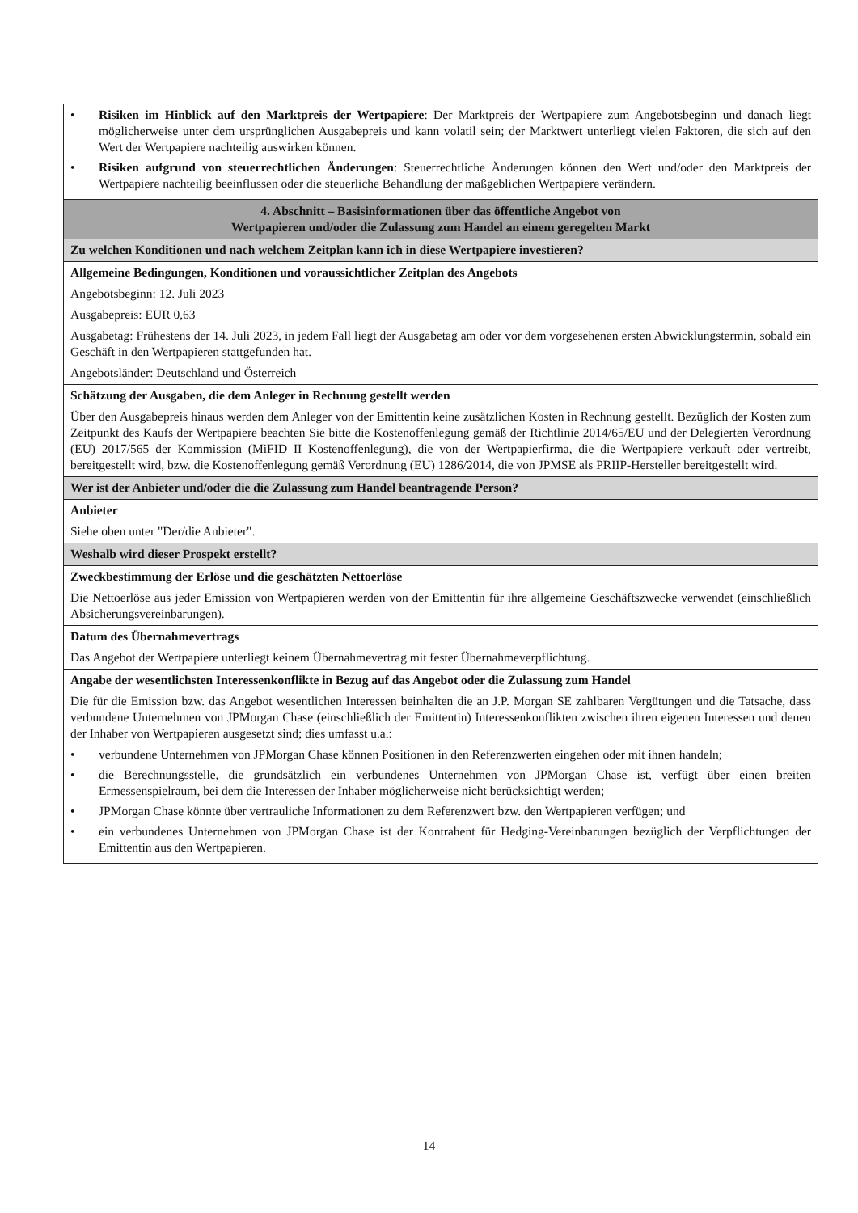| • Risiken im Hinblick auf den Marktpreis der Wertpapiere : Der Marktpreis der Wertpapiere zum Angebotsbeginn und danach liegt möglicherweise unter dem ursprünglichen Ausgabepreis und kann volatil sein; der Marktwert unterliegt vielen Faktoren, die sich auf den Wert der Wertpapiere nachteilig auswirken können. • Risiken aufgrund von steuerrechtlichen Änderungen : Steuerrechtliche Änderungen können den Wert und/oder den Marktpreis der Wertpapiere nachteilig beeinflussen oder die steuerliche Behandlung der maßgeblichen Wertpapiere verändern. |
| 4. Abschnitt – Basisinformationen über das öffentliche Angebot von Wertpapieren und/oder die Zulassung zum Handel an einem geregelten Markt |
| Zu welchen Konditionen und nach welchem Zeitplan kann ich in diese Wertpapiere investieren? |
| Allgemeine Bedingungen, Konditionen und voraussichtlicher Zeitplan des Angebots Angebotsbeginn: 12. Juli 2023 Ausgabepreis: EUR 0,63 Ausgabetag: Frühestens der 14. Juli 2023, in jedem Fall liegt der Ausgabetag am oder vor dem vorgesehenen ersten Abwicklungstermin, sobald ein Geschäft in den Wertpapieren stattgefunden hat. Angebotsländer: Deutschland und Österreich |
| Schätzung der Ausgaben, die dem Anleger in Rechnung gestellt werden Über den Ausgabepreis hinaus werden dem Anleger von der Emittentin keine zusätzlichen Kosten in Rechnung gestellt. Bezüglich der Kosten zum Zeitpunkt des Kaufs der Wertpapiere beachten Sie bitte die Kostenoffenlegung gemäß der Richtlinie 2014/65/EU und der Delegierten Verordnung (EU) 2017/565 der Kommission (MiFID II Kostenoffenlegung), die von der Wertpapierfirma, die die Wertpapiere verkauft oder vertreibt, bereitgestellt wird, bzw. die Kostenoffenlegung gemäß Verordnung (EU) 1286/2014, die von JPMSE als PRIIP-Hersteller bereitgestellt wird. |
| Wer ist der Anbieter und/oder die die Zulassung zum Handel beantragende Person? |
| Anbieter Siehe oben unter "Der/die Anbieter". |
| Weshalb wird dieser Prospekt erstellt? |
| Zweckbestimmung der Erlöse und die geschätzten Nettoerlöse Die Nettoerlöse aus jeder Emission von Wertpapieren werden von der Emittentin für ihre allgemeine Geschäftszwecke verwendet (einschließlich Absicherungsvereinbarungen). |
| Datum des Übernahmevertrags Das Angebot der Wertpapiere unterliegt keinem Übernahmevertrag mit fester Übernahmeverpflichtung. |
| Angabe der wesentlichsten Interessenkonflikte in Bezug auf das Angebot oder die Zulassung zum Handel Die für die Emission bzw. das Angebot wesentlichen Interessen beinhalten die an J.P. Morgan SE zahlbaren Vergütungen und die Tatsache, dass verbundene Unternehmen von JPMorgan Chase (einschließlich der Emittentin) Interessenkonflikten zwischen ihren eigenen Interessen und denen der Inhaber von Wertpapieren ausgesetzt sind; dies umfasst u.a.: • verbundene Unternehmen von JPMorgan Chase können Positionen in den Referenzwerten eingehen oder mit ihnen handeln; • die Berechnungsstelle, die grundsätzlich ein verbundenes Unternehmen von JPMorgan Chase ist, verfügt über einen breiten Ermessenspielraum, bei dem die Interessen der Inhaber möglicherweise nicht berücksichtigt werden; • JPMorgan Chase könnte über vertrauliche Informationen zu dem Referenzwert bzw. den Wertpapieren verfügen; und • ein verbundenes Unternehmen von JPMorgan Chase ist der Kontrahent für Hedging-Vereinbarungen bezüglich der Verpflichtungen der Emittentin aus den Wertpapieren. |
14